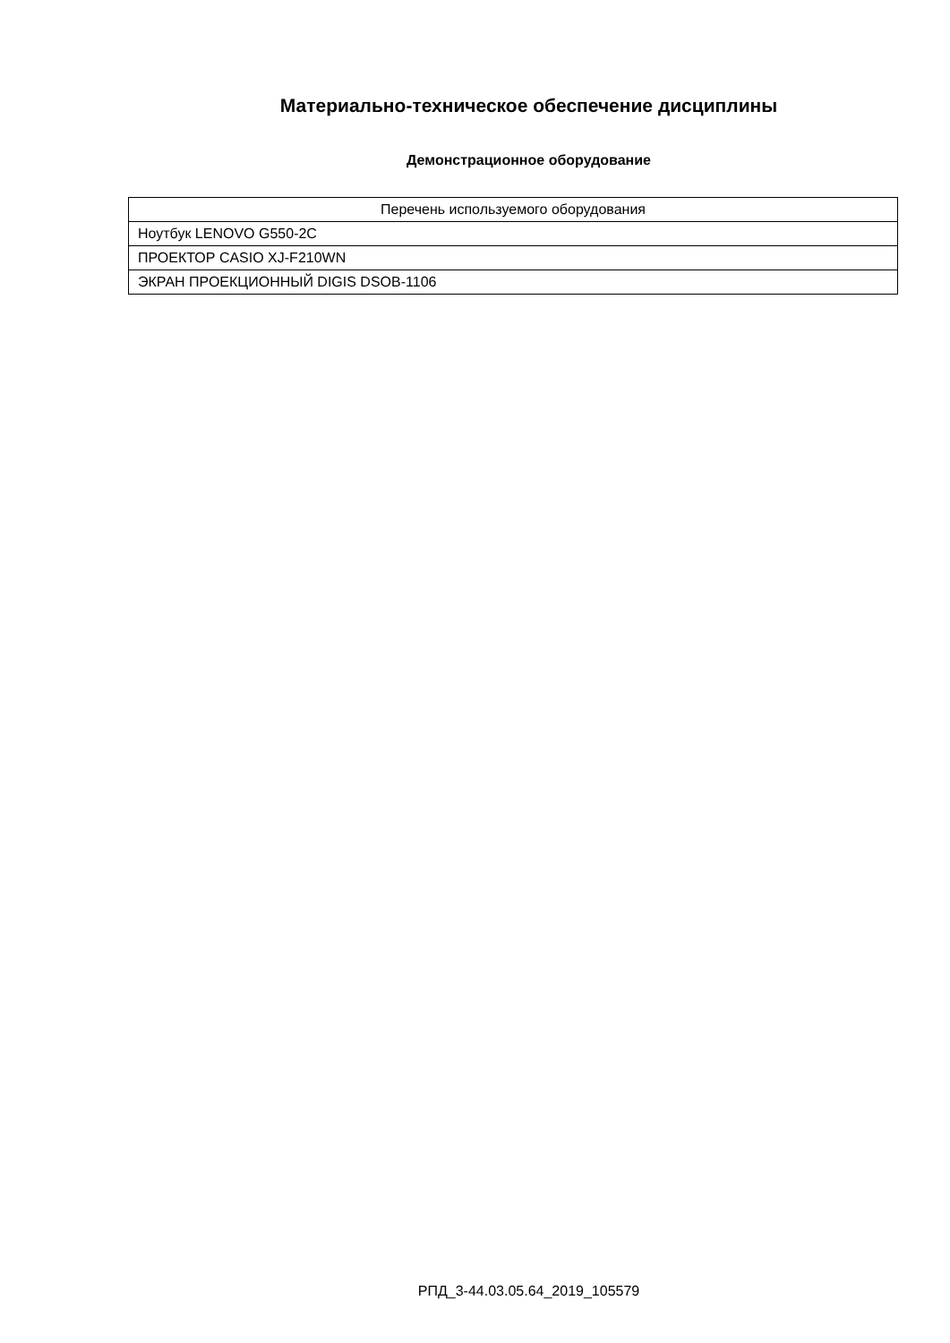Материально-техническое обеспечение дисциплины
Демонстрационное оборудование
| Перечень используемого оборудования |
| --- |
| Ноутбук LENOVO G550-2C |
| ПРОЕКТОР CASIO XJ-F210WN |
| ЭКРАН ПРОЕКЦИОННЫЙ DIGIS DSOB-1106 |
РПД_3-44.03.05.64_2019_105579